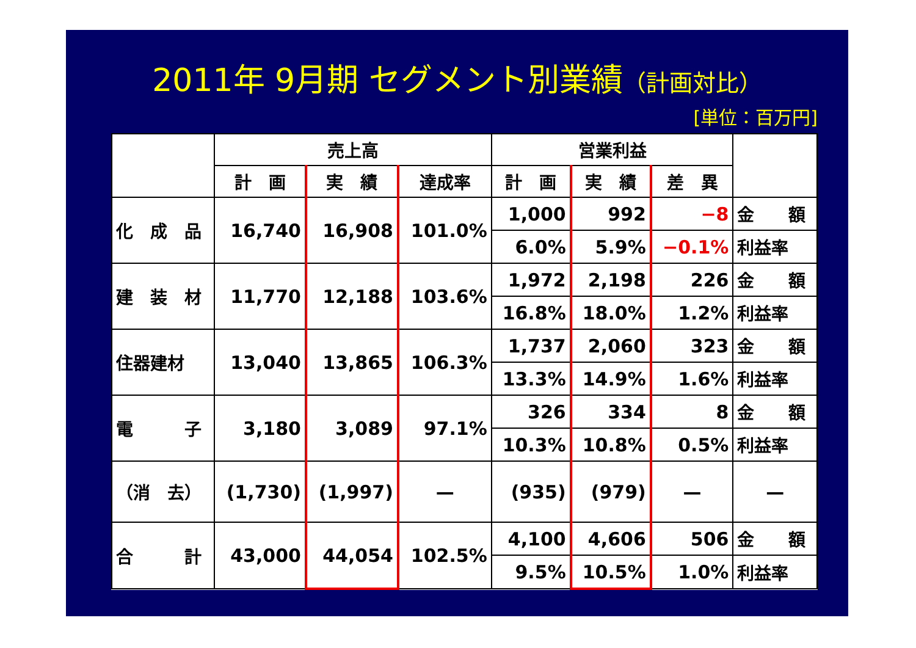2011年 9月期 セグメント別業績（計画対比）
[単位：百万円]
| | 売上高 | | | 営業利益 | | | |
| --- | --- | --- | --- | --- | --- | --- | --- |
| | 計 画 | 実 績 | 達成率 | 計 画 | 実 績 | 差 異 | |
| 化 成 品 | 16,740 | 16,908 | 101.0% | 1,000 | 992 | −8 | 金 額 |
| | | | | 6.0% | 5.9% | −0.1% | 利益率 |
| 建 装 材 | 11,770 | 12,188 | 103.6% | 1,972 | 2,198 | 226 | 金 額 |
| | | | | 16.8% | 18.0% | 1.2% | 利益率 |
| 住器建材 | 13,040 | 13,865 | 106.3% | 1,737 | 2,060 | 323 | 金 額 |
| | | | | 13.3% | 14.9% | 1.6% | 利益率 |
| 電 子 | 3,180 | 3,089 | 97.1% | 326 | 334 | 8 | 金 額 |
| | | | | 10.3% | 10.8% | 0.5% | 利益率 |
| （消 去） | (1,730) | (1,997) | — | (935) | (979) | — | — |
| 合 計 | 43,000 | 44,054 | 102.5% | 4,100 | 4,606 | 506 | 金 額 |
| | | | | 9.5% | 10.5% | 1.0% | 利益率 |